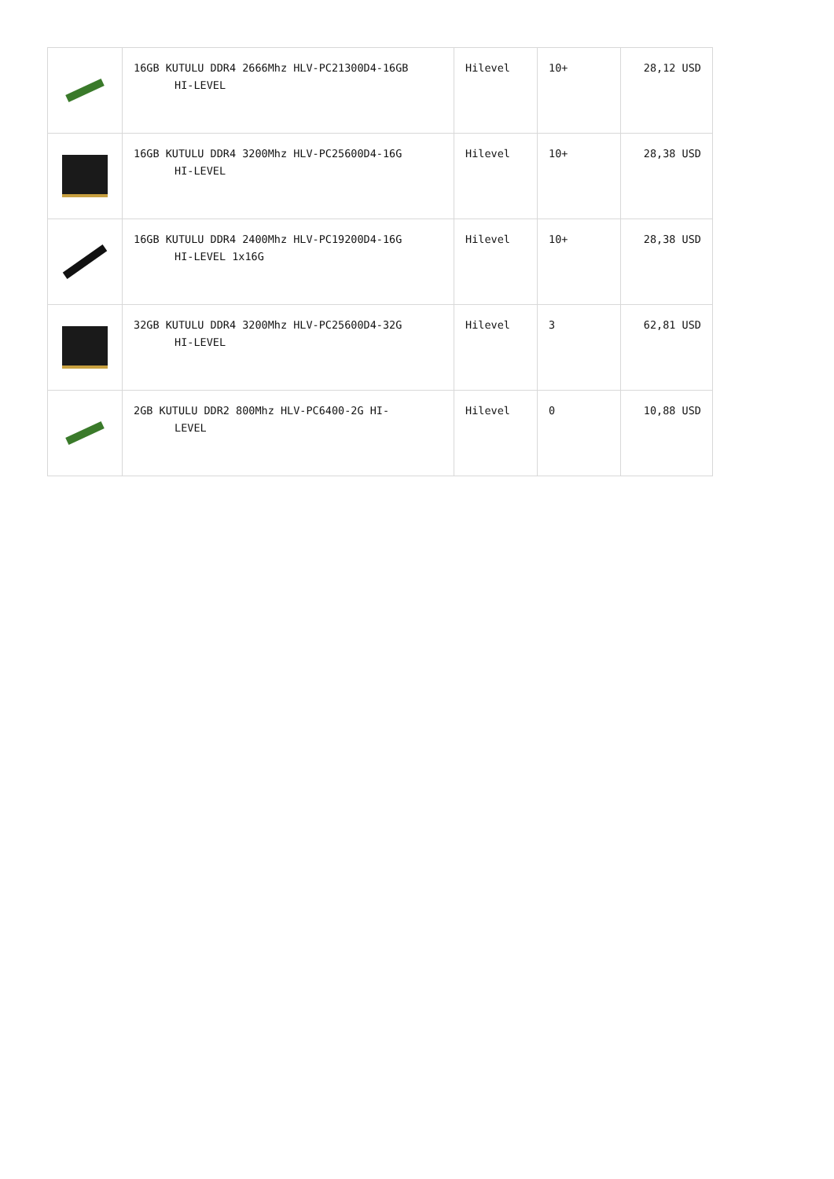| | 16GB KUTULU DDR4 2666Mhz HLV-PC21300D4-16GB HI-LEVEL | Hilevel | 10+ | 28,12 USD |
| | 16GB KUTULU DDR4 3200Mhz HLV-PC25600D4-16G HI-LEVEL | Hilevel | 10+ | 28,38 USD |
| | 16GB KUTULU DDR4 2400Mhz HLV-PC19200D4-16G HI-LEVEL 1x16G | Hilevel | 10+ | 28,38 USD |
| | 32GB KUTULU DDR4 3200Mhz HLV-PC25600D4-32G HI-LEVEL | Hilevel | 3 | 62,81 USD |
| | 2GB KUTULU DDR2 800Mhz HLV-PC6400-2G HI- LEVEL | Hilevel | 0 | 10,88 USD |